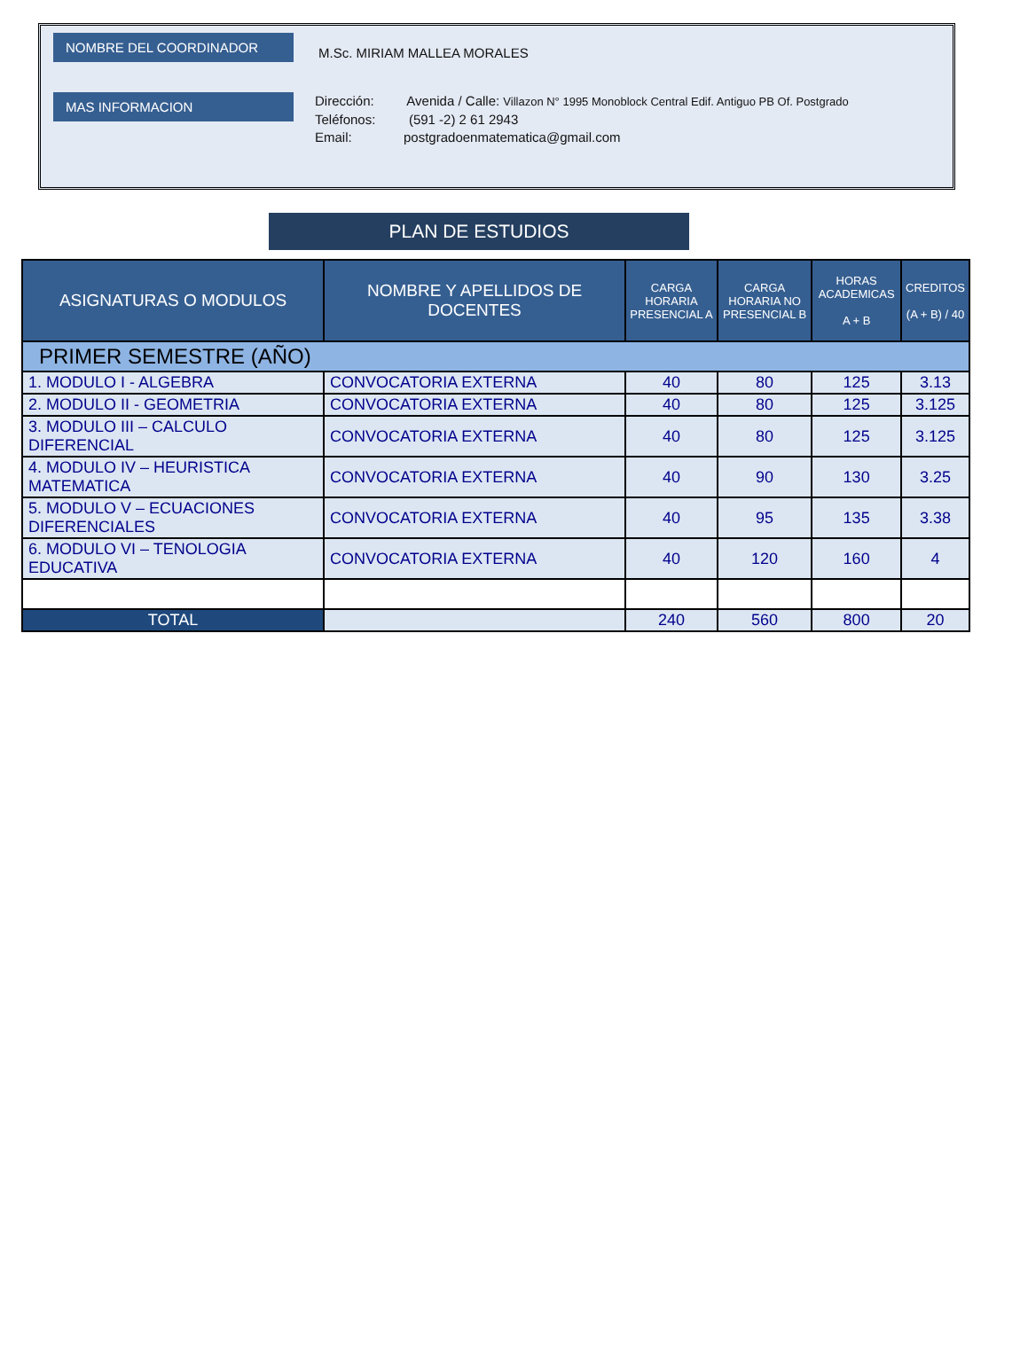NOMBRE DEL COORDINADOR
M.Sc. MIRIAM MALLEA MORALES
MAS INFORMACION
Dirección: Avenida / Calle: Villazon N° 1995 Monoblock Central Edif. Antiguo PB Of. Postgrado
Teléfonos: (591 -2) 2 61 2943
Email: postgradoenmatematica@gmail.com
PLAN DE ESTUDIOS
| ASIGNATURAS O MODULOS | NOMBRE Y APELLIDOS DE DOCENTES | CARGA HORARIA PRESENCIAL A | CARGA HORARIA NO PRESENCIAL B | HORAS ACADEMICAS A + B | CREDITOS (A + B) / 40 |
| --- | --- | --- | --- | --- | --- |
| PRIMER SEMESTRE (AÑO) | | | | | |
| 1. MODULO I - ALGEBRA | CONVOCATORIA EXTERNA | 40 | 80 | 125 | 3.13 |
| 2. MODULO II - GEOMETRIA | CONVOCATORIA EXTERNA | 40 | 80 | 125 | 3.125 |
| 3. MODULO III – CALCULO DIFERENCIAL | CONVOCATORIA EXTERNA | 40 | 80 | 125 | 3.125 |
| 4. MODULO IV – HEURISTICA MATEMATICA | CONVOCATORIA EXTERNA | 40 | 90 | 130 | 3.25 |
| 5. MODULO V – ECUACIONES DIFERENCIALES | CONVOCATORIA EXTERNA | 40 | 95 | 135 | 3.38 |
| 6. MODULO VI – TENOLOGIA EDUCATIVA | CONVOCATORIA EXTERNA | 40 | 120 | 160 | 4 |
| TOTAL | | 240 | 560 | 800 | 20 |